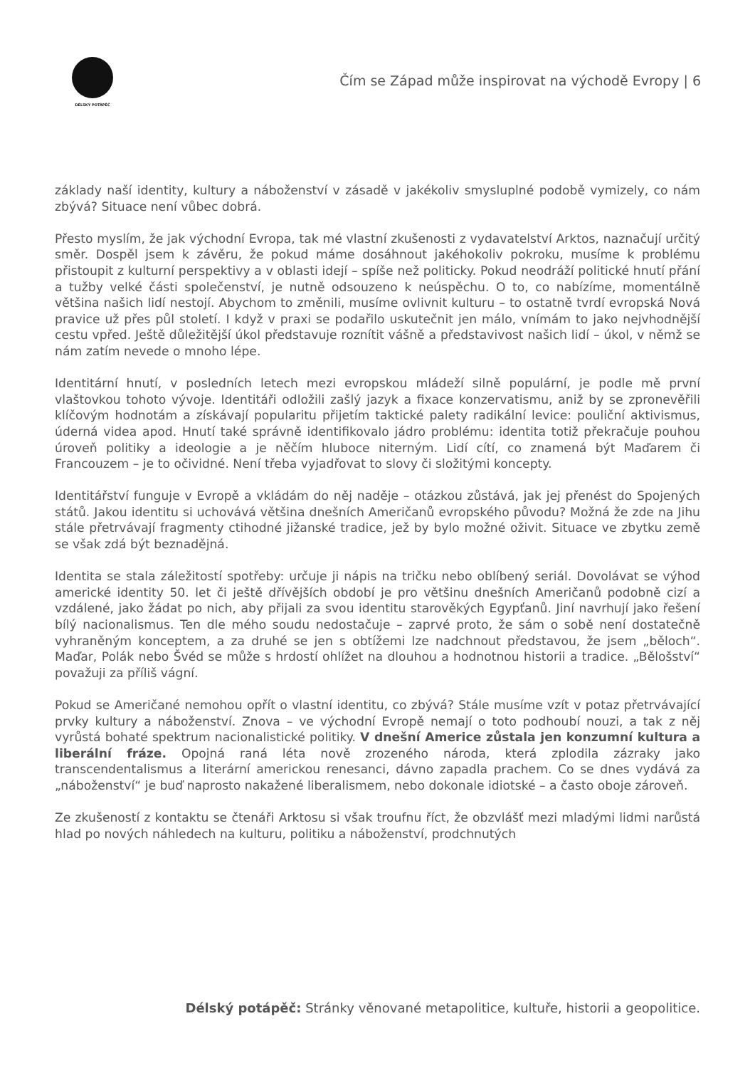DÉLSKÝ POTÁPĚČ
Čím se Západ může inspirovat na východě Evropy | 6
základy naší identity, kultury a náboženství v zásadě v jakékoliv smysluplné podobě vymizely, co nám zbývá? Situace není vůbec dobrá.
Přesto myslím, že jak východní Evropa, tak mé vlastní zkušenosti z vydavatelství Arktos, naznačují určitý směr. Dospěl jsem k závěru, že pokud máme dosáhnout jakéhokoliv pokroku, musíme k problému přistoupit z kulturní perspektivy a v oblasti idejí – spíše než politicky. Pokud neodráží politické hnutí přání a tužby velké části společenství, je nutně odsouzeno k neúspěchu. O to, co nabízíme, momentálně většina našich lidí nestojí. Abychom to změnili, musíme ovlivnit kulturu – to ostatně tvrdí evropská Nová pravice už přes půl století. I když v praxi se podařilo uskutečnit jen málo, vnímám to jako nejvhodnější cestu vpřed. Ještě důležitější úkol představuje roznítit vášně a představivost našich lidí – úkol, v němž se nám zatím nevede o mnoho lépe.
Identitární hnutí, v posledních letech mezi evropskou mládeží silně populární, je podle mě první vlaštovkou tohoto vývoje. Identitáři odložili zašlý jazyk a fixace konzervatismu, aniž by se zpronevěřili klíčovým hodnotám a získávají popularitu přijetím taktické palety radikální levice: pouliční aktivismus, úderná videa apod. Hnutí také správně identifikovalo jádro problému: identita totiž překračuje pouhou úroveň politiky a ideologie a je něčím hluboce niterným. Lidí cítí, co znamená být Maďarem či Francouzem – je to očividné. Není třeba vyjadřovat to slovy či složitými koncepty.
Identitářství funguje v Evropě a vkládám do něj naděje – otázkou zůstává, jak jej přenést do Spojených států. Jakou identitu si uchovává většina dnešních Američanů evropského původu? Možná že zde na Jihu stále přetrvávají fragmenty ctihodné jižanské tradice, jež by bylo možné oživit. Situace ve zbytku země se však zdá být beznadějná.
Identita se stala záležitostí spotřeby: určuje ji nápis na tričku nebo oblíbený seriál. Dovolávat se výhod americké identity 50. let či ještě dřívějších období je pro většinu dnešních Američanů podobně cizí a vzdálené, jako žádat po nich, aby přijali za svou identitu starověkých Egypťanů. Jiní navrhují jako řešení bílý nacionalismus. Ten dle mého soudu nedostačuje – zaprvé proto, že sám o sobě není dostatečně vyhraněným konceptem, a za druhé se jen s obtížemi lze nadchnout představou, že jsem „běloch“. Maďar, Polák nebo Švéd se může s hrdostí ohlížet na dlouhou a hodnotnou historii a tradice. „Bělošství“ považuji za příliš vágní.
Pokud se Američané nemohou opřít o vlastní identitu, co zbývá? Stále musíme vzít v potaz přetrvávající prvky kultury a náboženství. Znova – ve východní Evropě nemají o toto podhoubí nouzi, a tak z něj vyrůstá bohaté spektrum nacionalistické politiky. V dnešní Americe zůstala jen konzumní kultura a liberální fráze. Opojná raná léta nově zrozeného národa, která zplodila zázraky jako transcendentalismus a literární americkou renesanci, dávno zapadla prachem. Co se dnes vydává za „náboženství“ je buď naprosto nakažené liberalismem, nebo dokonale idiotské – a často oboje zároveň.
Ze zkušeností z kontaktu se čtenáři Arktosu si však troufnu říct, že obzvlášť mezi mladými lidmi narůstá hlad po nových náhledech na kulturu, politiku a náboženství, prodchnutých
Délský potápěč: Stránky věnované metapolitice, kultuře, historii a geopolitice.